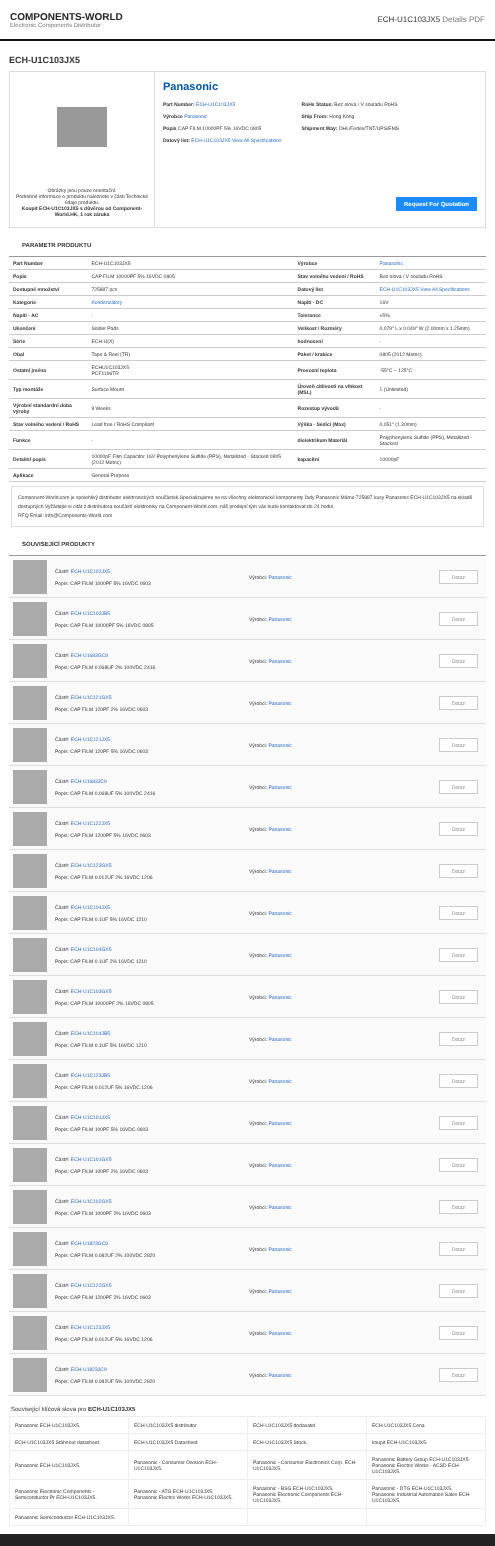COMPONENTS-WORLD
Electronic Components Distributor
ECH-U1C103JX5 Details PDF
ECH-U1C103JX5
Obrázky jsou pouze orientační.
Podrobné informace o produktu naleznete v části Technické údaje produktu.
Koupit ECH-U1C103JX5 s důvěrou od Component-World.HK, 1 rok záruka
Panasonic
Part Number: ECH-U1C103JX5
Výrobce Panasonic
Popis CAP FILM 10000PF 5% 16VDC 0805
Datový list: ECH-U1C103JX5 View All Specifications
RoHs Status: Bez olova / V souladu RoHS
Ship From: Hong Kong
Shipment Way: DHL/Fedex/TNT/UPS/EMS
Request For Quotation
PARAMETR PRODUKTU
| Part Number | ECH-U1C103JX5 | Výrobce | Panasonic |
| Popis | CAP FILM 10000PF 5% 16VDC 0805 | Stav volného vedení / RoHS | Bez olova / V souladu RoHS |
| Dostupné množství | 725887 pcs | Datový list | ECH-U1C103JX5 View All Specifications |
| Kategorie | Kondenzátory | Napiti - DC | 16V |
| Napiti - AC | - | Tolerance | ±5% |
| Ukončení | Solder Pads | Velikost / Rozměry | 0.079" L x 0.049" W (2.00mm x 1.25mm) |
| Série | ECH-U(X) | hodnocení | - |
| Obal | Tape & Reel (TR) | Paket / krabice | 0805 (2012 Metric) |
| Ostatní jména | ECHU1C103JX5 PCF1196TR | Provozní teplota | -55°C ~ 125°C |
| Typ montáže | Surface Mount | Úroveň citlivosti na vlhkost (MSL) | 1 (Unlimited) |
| Výrobní standardní doba výroby | 9 Weeks | Rozestup vývodů | - |
| Stav volného vedení / RoHS | Lead free / RoHS Compliant | Výška - Sedící (Max) | 0.051" (1.30mm) |
| Funkce | - | dielektrikum Materiál | Polyphenylene Sulfide (PPS), Metallized - Stacked |
| Detailní popis | 10000pF Film Capacitor 16V Polyphenylene Sulfide (PPS), Metallized - Stacked 0805 (2012 Metric) | kapacitní | 10000pF |
| Aplikace | General Purpose | | |
Component-World.com je spolehlivý distributor elektronických součástek.Specializujeme se na všechny elektronické komponenty řady Panasonic.Máme 725887 kusy Panasonic ECH-U1C103JX5 na skladě dostupných.Vyžádejte si citát z distributora součástí elektroniky na Component-World.com, náš prodejní tým vás bude kontaktovat do 24 hodin.
RFQ Email: info@Components-World.com
SOUVISEJÍCÍ PRODUKTY
Část#: ECH-U1C102JX5
Popis: CAP FILM 1000PF 5% 16VDC 0603
Výrobci: Panasonic
Dotaz
Část#: ECH-U1C103JB5
Popis: CAP FILM 10000PF 5% 16VDC 0805
Výrobci: Panasonic
Dotaz
Část#: ECH-U1683GC9
Popis: CAP FILM 0.068UF 2% 100VDC 2416
Výrobci: Panasonic
Dotaz
Část#: ECH-U1C121GX5
Popis: CAP FILM 120PF 2% 16VDC 0603
Výrobci: Panasonic
Dotaz
Část#: ECH-U1C121JX5
Popis: CAP FILM 120PF 5% 16VDC 0603
Výrobci: Panasonic
Dotaz
Část#: ECH-U1683JC9
Popis: CAP FILM 0.068UF 5% 100VDC 2416
Výrobci: Panasonic
Dotaz
Část#: ECH-U1C122JX5
Popis: CAP FILM 1200PF 5% 16VDC 0603
Výrobci: Panasonic
Dotaz
Část#: ECH-U1C123GX5
Popis: CAP FILM 0.012UF 2% 16VDC 1206
Výrobci: Panasonic
Dotaz
Část#: ECH-U1C104JX5
Popis: CAP FILM 0.1UF 5% 16VDC 1210
Výrobci: Panasonic
Dotaz
Část#: ECH-U1C104GX5
Popis: CAP FILM 0.1UF 2% 16VDC 1210
Výrobci: Panasonic
Dotaz
Část#: ECH-U1C103GX5
Popis: CAP FILM 10000PF 2% 16VDC 0805
Výrobci: Panasonic
Dotaz
Část#: ECH-U1C104JB5
Popis: CAP FILM 0.1UF 5% 16VDC 1210
Výrobci: Panasonic
Dotaz
Část#: ECH-U1C123JB5
Popis: CAP FILM 0.012UF 5% 16VDC 1206
Výrobci: Panasonic
Dotaz
Část#: ECH-U1C101JX5
Popis: CAP FILM 100PF 5% 16VDC 0603
Výrobci: Panasonic
Dotaz
Část#: ECH-U1C101GX5
Popis: CAP FILM 100PF 2% 16VDC 0603
Výrobci: Panasonic
Dotaz
Část#: ECH-U1C102GX5
Popis: CAP FILM 1000PF 2% 16VDC 0603
Výrobci: Panasonic
Dotaz
Část#: ECH-U1823GC9
Popis: CAP FILM 0.082UF 2% 100VDC 2820
Výrobci: Panasonic
Dotaz
Část#: ECH-U1C122GX5
Popis: CAP FILM 1200PF 2% 16VDC 0603
Výrobci: Panasonic
Dotaz
Část#: ECH-U1C123JX5
Popis: CAP FILM 0.012UF 5% 16VDC 1206
Výrobci: Panasonic
Dotaz
Část#: ECH-U1823JC9
Popis: CAP FILM 0.082UF 5% 100VDC 2820
Výrobci: Panasonic
Dotaz
Související klíčová slova pro ECH-U1C103JX5
| Panasonic ECH-U1C103JX5. | ECH-U1C103JX5 distributor | ECH-U1C103JX5 dodavatel | ECH-U1C103JX5 Cena |
| ECH-U1C103JX5 Stáhnout datasheet. | ECH-U1C103JX5 Datasheet. | ECH-U1C103JX5 Stock. | koupit ECH-U1C103JX5. |
| Panasonic ECH-U1C103JX5. | Panasonic - Consumer Division ECH-U1C103JX5. | Panasonic - Consumer Electronics Corp. ECH-U1C103JX5. | Panasonic Battery Group ECH-U1C103JX5. Panasonic Electric Works - ACSD ECH-U1C103JX5. |
| Panasonic Electronic Components - Semiconductor Pr ECH-U1C103JX5. | Panasonic - ATG ECH-U1C103JX5. Panasonic Electric Works ECH-U1C103JX5. | Panasonic - BSG ECH-U1C103JX5. Panasonic Electronic Components ECH-U1C103JX5. | Panasonic - DTG ECH-U1C103JX5. Panasonic Industrial Automation Sales ECH-U1C103JX5. |
| Panasonic Semiconductor ECH-U1C103JX5. | | | |